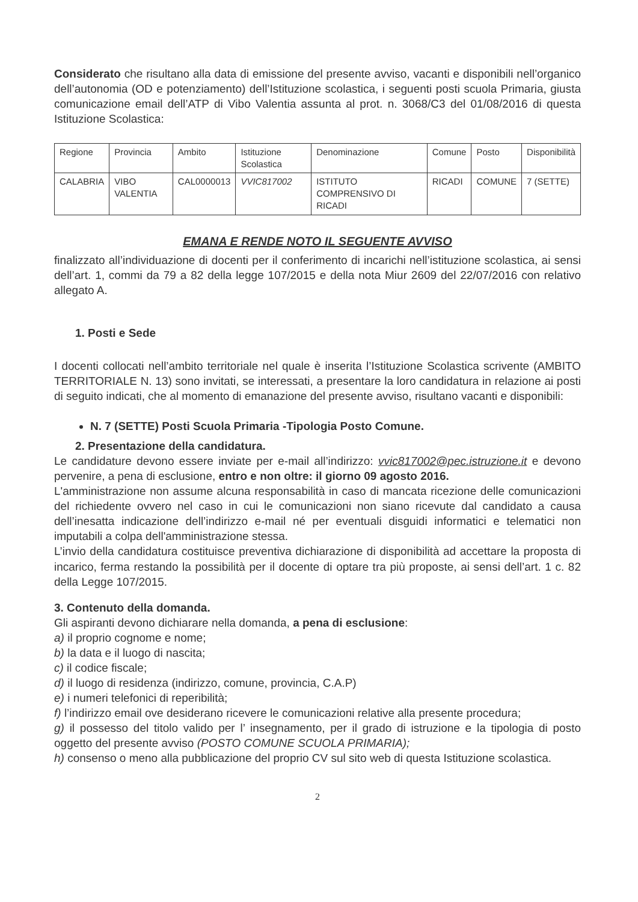Considerato che risultano alla data di emissione del presente avviso, vacanti e disponibili nell’organico dell’autonomia (OD e potenziamento) dell’Istituzione scolastica, i seguenti posti scuola Primaria, giusta comunicazione email dell’ATP di Vibo Valentia assunta al prot. n. 3068/C3 del 01/08/2016 di questa Istituzione Scolastica:
| Regione | Provincia | Ambito | Istituzione Scolastica | Denominazione | Comune | Posto | Disponibilità |
| CALABRIA | VIBO VALENTIA | CAL0000013 | VVIC817002 | ISTITUTO COMPRENSIVO DI RICADI | RICADI | COMUNE | 7 (SETTE) |
EMANA E RENDE NOTO IL SEGUENTE AVVISO
finalizzato all’individuazione di docenti per il conferimento di incarichi nell’istituzione scolastica, ai sensi dell’art. 1, commi da 79 a 82 della legge 107/2015 e della nota Miur 2609 del 22/07/2016 con relativo allegato A.
1. Posti e Sede
I docenti collocati nell’ambito territoriale nel quale è inserita l’Istituzione Scolastica scrivente (AMBITO TERRITORIALE N. 13) sono invitati, se interessati, a presentare la loro candidatura in relazione ai posti di seguito indicati, che al momento di emanazione del presente avviso, risultano vacanti e disponibili:
N. 7 (SETTE) Posti Scuola Primaria -Tipologia Posto Comune.
2. Presentazione della candidatura.
Le candidature devono essere inviate per e-mail all’indirizzo: vvic817002@pec.istruzione.it e devono pervenire, a pena di esclusione, entro e non oltre: il giorno 09 agosto 2016.
L'amministrazione non assume alcuna responsabilità in caso di mancata ricezione delle comunicazioni del richiedente ovvero nel caso in cui le comunicazioni non siano ricevute dal candidato a causa dell’inesatta indicazione dell’indirizzo e-mail né per eventuali disguidi informatici e telematici non imputabili a colpa dell'amministrazione stessa.
L’invio della candidatura costituisce preventiva dichiarazione di disponibilità ad accettare la proposta di incarico, ferma restando la possibilità per il docente di optare tra più proposte, ai sensi dell’art. 1 c. 82 della Legge 107/2015.
3. Contenuto della domanda.
Gli aspiranti devono dichiarare nella domanda, a pena di esclusione:
a) il proprio cognome e nome;
b) la data e il luogo di nascita;
c) il codice fiscale;
d) il luogo di residenza (indirizzo, comune, provincia, C.A.P)
e) i numeri telefonici di reperibilità;
f) l’indirizzo email ove desiderano ricevere le comunicazioni relative alla presente procedura;
g) il possesso del titolo valido per l’ insegnamento, per il grado di istruzione e la tipologia di posto oggetto del presente avviso (POSTO COMUNE SCUOLA PRIMARIA);
h) consenso o meno alla pubblicazione del proprio CV sul sito web di questa Istituzione scolastica.
2